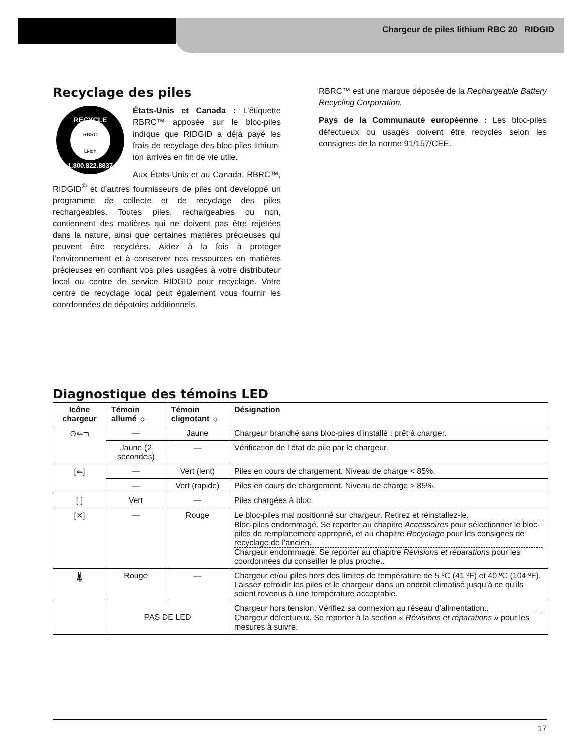Chargeur de piles lithium RBC 20 RIDGID
Recyclage des piles
RECYCLE
1.800.822.8837
RBRC
Li-ion
États-Unis et Canada : L’étiquette RBRC™ apposée sur le bloc-piles indique que RIDGID a déjà payé les frais de recyclage des bloc-piles lithium-ion arrivés en fin de vie utile.
Aux États-Unis et au Canada, RBRC™, RIDGID<sup>®</sup> et d’autres fournisseurs de piles ont développé un programme de collecte et de recyclage des piles rechargeables. Toutes piles, rechargeables ou non, contiennent des matières qui ne doivent pas être rejetées dans la nature, ainsi que certaines matières précieuses qui peuvent être recyclées. Aidez à la fois à protéger l’environnement et à conserver nos ressources en matières précieuses en confiant vos piles usagées à votre distributeur local ou centre de service RIDGID pour recyclage. Votre centre de recyclage local peut également vous fournir les coordonnées de dépotoirs additionnels.
RBRC™ est une marque déposée de la Rechargeable Battery Recycling Corporation.
Pays de la Communauté européenne : Les bloc-piles défectueux ou usagés doivent être recyclés selon les consignes de la norme 91/157/CEE.
Diagnostique des témoins LED
| Icône chargeur | Témoin allumé ☼ | Témoin clignotant ☼ | Désignation |
| --- | --- | --- | --- |
| ⊙⇐⊐ | — | Jaune | Chargeur branché sans bloc-piles d’installé : prêt à charger. |
| | Jaune (2 secondes) | — | Vérification de l’état de pile par le chargeur. |
| [⇐] | — | Vert (lent) | Piles en cours de chargement. Niveau de charge < 85%. |
| | — | Vert (rapide) | Piles en cours de chargement. Niveau de charge > 85%. |
| [ ] | Vert | — | Piles chargées à bloc. |
| [✕] | — | Rouge | Le bloc-piles mal positionné sur chargeur. Retirez et réinstallez-le. Bloc-piles endommagé. Se reporter au chapitre Accessoires pour sélectionner le bloc-piles de remplacement approprié, et au chapitre Recyclage pour les consignes de recyclage de l’ancien. Chargeur endommagé. Se reporter au chapitre Révisions et réparations pour les coordonnées du conseiller le plus proche.. |
| 🌡 | Rouge | — | Chargeur et/ou piles hors des limites de température de 5 ºC (41 ºF) et 40 ºC (104 ºF). Laissez refroidir les piles et le chargeur dans un endroit climatisé jusqu’à ce qu’ils soient revenus à une température acceptable. |
| | PAS DE LED | | Chargeur hors tension. Vérifiez sa connexion au réseau d’alimentation.. Chargeur défectueux. Se reporter à la section « Révisions et réparations » pour les mesures à suivre. |
17